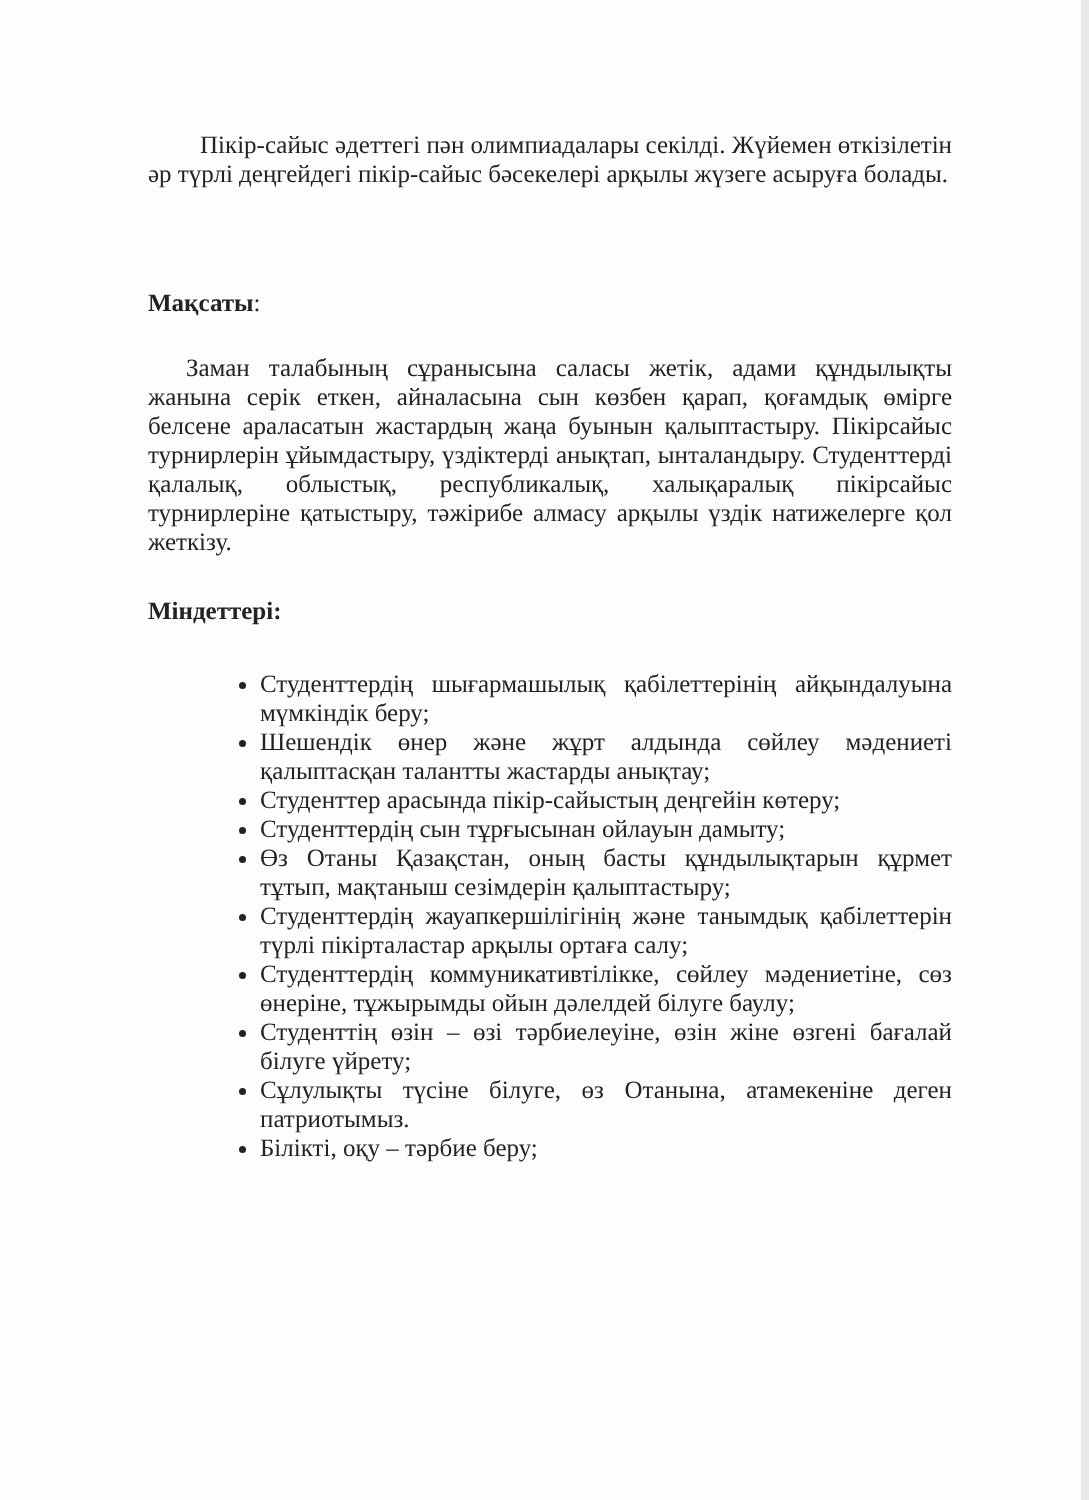Пікір-сайыс әдеттегі пән олимпиадалары секілді. Жүйемен өткізілетін әр түрлі деңгейдегі пікір-сайыс бәсекелері арқылы жүзеге асыруға болады.
Мақсаты:
Заман талабының сұранысына саласы жетік, адами құндылықты жанына серік еткен, айналасына сын көзбен қарап, қоғамдық өмірге белсене араласатын жастардың жаңа буынын қалыптастыру. Пікірсайыс турнирлерін ұйымдастыру, үздіктерді анықтап, ынталандыру. Студенттерді қалалық, облыстық, республикалық, халықаралық пікірсайыс турнирлеріне қатыстыру, тәжірибе алмасу арқылы үздік натижелерге қол жеткізу.
Міндеттері:
Студенттердің шығармашылық қабілеттерінің айқындалуына мүмкіндік беру;
Шешендік өнер және жұрт алдында сөйлеу мәдениеті қалыптасқан талантты жастарды анықтау;
Студенттер арасында пікір-сайыстың деңгейін көтеру;
Студенттердің сын тұрғысынан ойлауын дамыту;
Өз Отаны Қазақстан, оның басты құндылықтарын құрмет тұтып, мақтаныш сезімдерін қалыптастыру;
Студенттердің жауапкершілігінің және танымдық қабілеттерін түрлі пікірталастар арқылы ортаға салу;
Студенттердің коммуникативтілікке, сөйлеу мәдениетіне, сөз өнеріне, тұжырымды ойын дәлелдей білуге баулу;
Студенттің өзін – өзі тәрбиелеуіне, өзін жіне өзгені бағалай білуге үйрету;
Сұлулықты түсіне білуге, өз Отанына, атамекеніне деген патриотымыз.
Білікті, оқу – тәрбие беру;